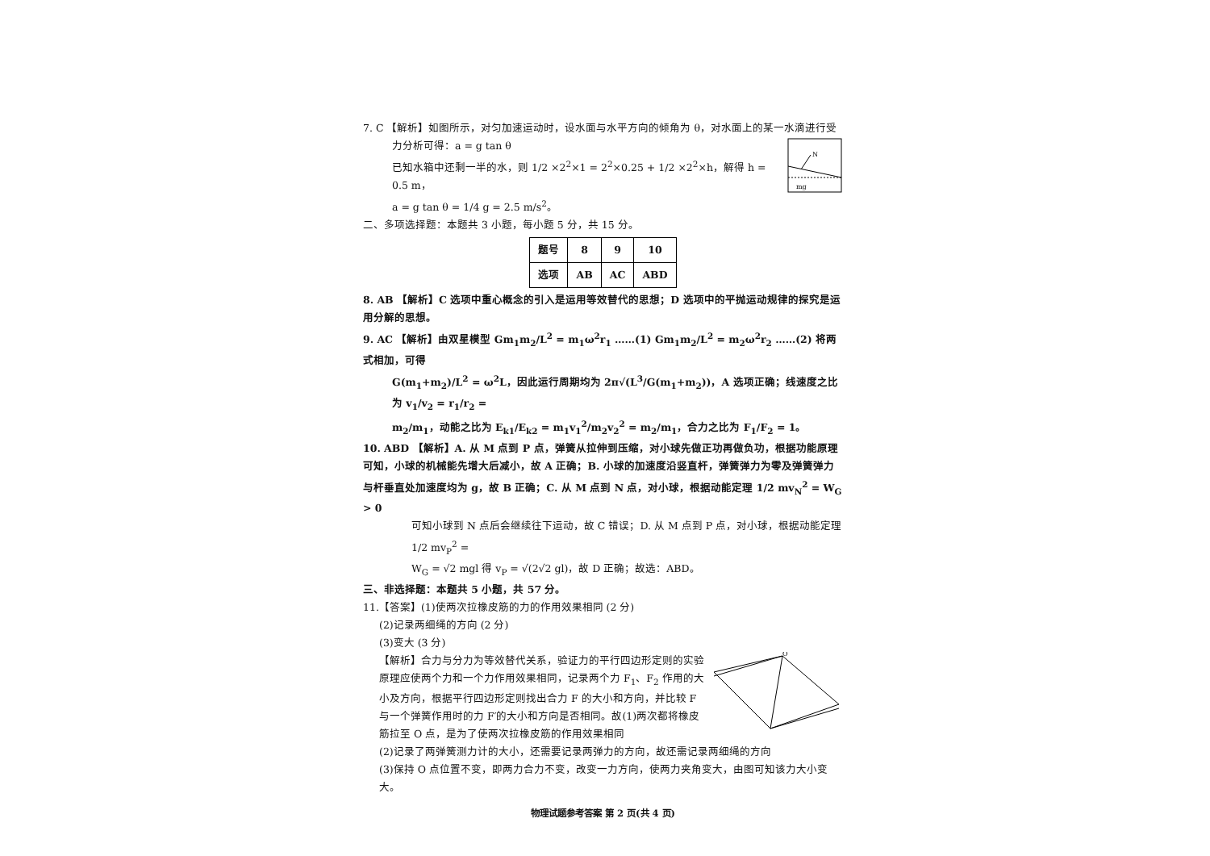7. C 【解析】如图所示，对匀加速运动时，设水面与水平方向的倾角为 θ，对水面上的某一水滴进行受
N
mg
力分析可得：a = g tan θ
已知水箱中还剩一半的水，则 1/2 ×2<sup>2</sup>×1 = 2<sup>2</sup>×0.25 + 1/2 ×2<sup>2</sup>×h，解得 h = 0.5 m，
a = g tan θ = 1/4 g = 2.5 m/s<sup>2</sup>。
二、多项选择题：本题共 3 小题，每小题 5 分，共 15 分。
| 题号 | 8 | 9 | 10 |
| 选项 | AB | AC | ABD |
8. AB 【解析】C 选项中重心概念的引入是运用等效替代的思想；D 选项中的平抛运动规律的探究是运用分解的思想。
9. AC 【解析】由双星模型 Gm<sub>1</sub>m<sub>2</sub>/L<sup>2</sup> = m<sub>1</sub>ω<sup>2</sup>r<sub>1</sub> ……(1) Gm<sub>1</sub>m<sub>2</sub>/L<sup>2</sup> = m<sub>2</sub>ω<sup>2</sup>r<sub>2</sub> ……(2) 将两式相加，可得
G(m<sub>1</sub>+m<sub>2</sub>)/L<sup>2</sup> = ω<sup>2</sup>L，因此运行周期均为 2π√(L<sup>3</sup>/G(m<sub>1</sub>+m<sub>2</sub>))，A 选项正确；线速度之比为 v<sub>1</sub>/v<sub>2</sub> = r<sub>1</sub>/r<sub>2</sub> =
m<sub>2</sub>/m<sub>1</sub>，动能之比为 E<sub>k1</sub>/E<sub>k2</sub> = m<sub>1</sub>v<sub>1</sub><sup>2</sup>/m<sub>2</sub>v<sub>2</sub><sup>2</sup> = m<sub>2</sub>/m<sub>1</sub>，合力之比为 F<sub>1</sub>/F<sub>2</sub> = 1。
10. ABD 【解析】A. 从 M 点到 P 点，弹簧从拉伸到压缩，对小球先做正功再做负功，根据功能原理可知，小球的机械能先增大后减小，故 A 正确；B. 小球的加速度沿竖直杆，弹簧弹力为零及弹簧弹力与杆垂直处加速度均为 g，故 B 正确；C. 从 M 点到 N 点，对小球，根据动能定理 1/2 mv<sub>N</sub><sup>2</sup> = W<sub>G</sub> > 0
可知小球到 N 点后会继续往下运动，故 C 错误；D. 从 M 点到 P 点，对小球，根据动能定理 1/2 mv<sub>P</sub><sup>2</sup> =
W<sub>G</sub> = √2 mgl 得 v<sub>P</sub> = √(2√2 gl)，故 D 正确；故选：ABD。
三、非选择题：本题共 5 小题，共 57 分。
11.【答案】(1)使两次拉橡皮筋的力的作用效果相同 (2 分)
(2)记录两细绳的方向 (2 分)
(3)变大 (3 分)
O
【解析】合力与分力为等效替代关系，验证力的平行四边形定则的实验原理应使两个力和一个力作用效果相同，记录两个力 F<sub>1</sub>、F<sub>2</sub> 作用的大小及方向，根据平行四边形定则找出合力 F 的大小和方向，并比较 F 与一个弹簧作用时的力 F′的大小和方向是否相同。故(1)两次都将橡皮筋拉至 O 点，是为了使两次拉橡皮筋的作用效果相同
(2)记录了两弹簧测力计的大小，还需要记录两弹力的方向，故还需记录两细绳的方向
(3)保持 O 点位置不变，即两力合力不变，改变一力方向，使两力夹角变大，由图可知该力大小变大。
物理试题参考答案 第 2 页(共 4 页)